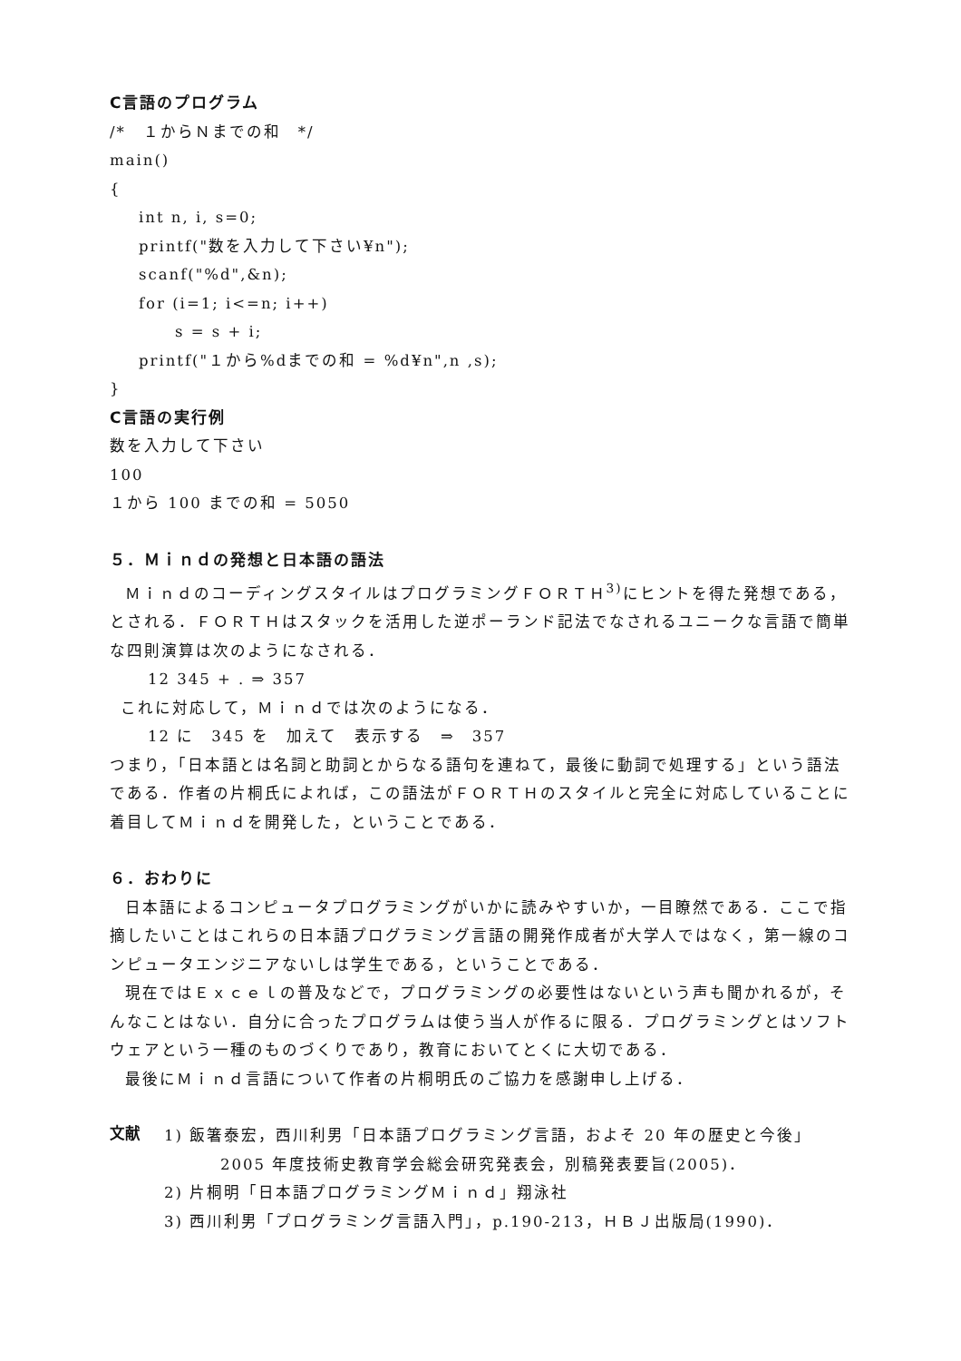C言語のプログラム
/*　１からＮまでの和　*/
main()
{
int n, i, s=0;
printf("数を入力して下さい¥n");
scanf("%d",&n);
for (i=1; i<=n; i++)
s = s + i;
printf("１から%dまでの和 = %d¥n",n ,s);
}
C言語の実行例
数を入力して下さい
100
１から 100 までの和 = 5050
５．Ｍｉｎｄの発想と日本語の語法
ＭｉｎｄのコーディングスタイルはプログラミングＦＯＲＴＨ<sup>3)</sup>にヒントを得た発想である，とされる．ＦＯＲＴＨはスタックを活用した逆ポーランド記法でなされるユニークな言語で簡単な四則演算は次のようになされる．
12 345 + . ⇒ 357
これに対応して，Ｍｉｎｄでは次のようになる．
12 に　345 を　加えて　表示する　⇒　357
つまり，「日本語とは名詞と助詞とからなる語句を連ねて，最後に動詞で処理する」という語法である．作者の片桐氏によれば，この語法がＦＯＲＴＨのスタイルと完全に対応していることに着目してＭｉｎｄを開発した，ということである．
６．おわりに
日本語によるコンピュータプログラミングがいかに読みやすいか，一目瞭然である．ここで指摘したいことはこれらの日本語プログラミング言語の開発作成者が大学人ではなく，第一線のコンピュータエンジニアないしは学生である，ということである．
現在ではＥｘｃｅｌの普及などで，プログラミングの必要性はないという声も聞かれるが，そんなことはない．自分に合ったプログラムは使う当人が作るに限る．プログラミングとはソフトウェアという一種のものづくりであり，教育においてとくに大切である．
最後にＭｉｎｄ言語について作者の片桐明氏のご協力を感謝申し上げる．
文献
1) 飯箸泰宏，西川利男「日本語プログラミング言語，およそ 20 年の歴史と今後」
2005 年度技術史教育学会総会研究発表会，別稿発表要旨(2005)．
2) 片桐明「日本語プログラミングＭｉｎｄ」翔泳社
3) 西川利男「プログラミング言語入門」，p.190-213，ＨＢＪ出版局(1990)．